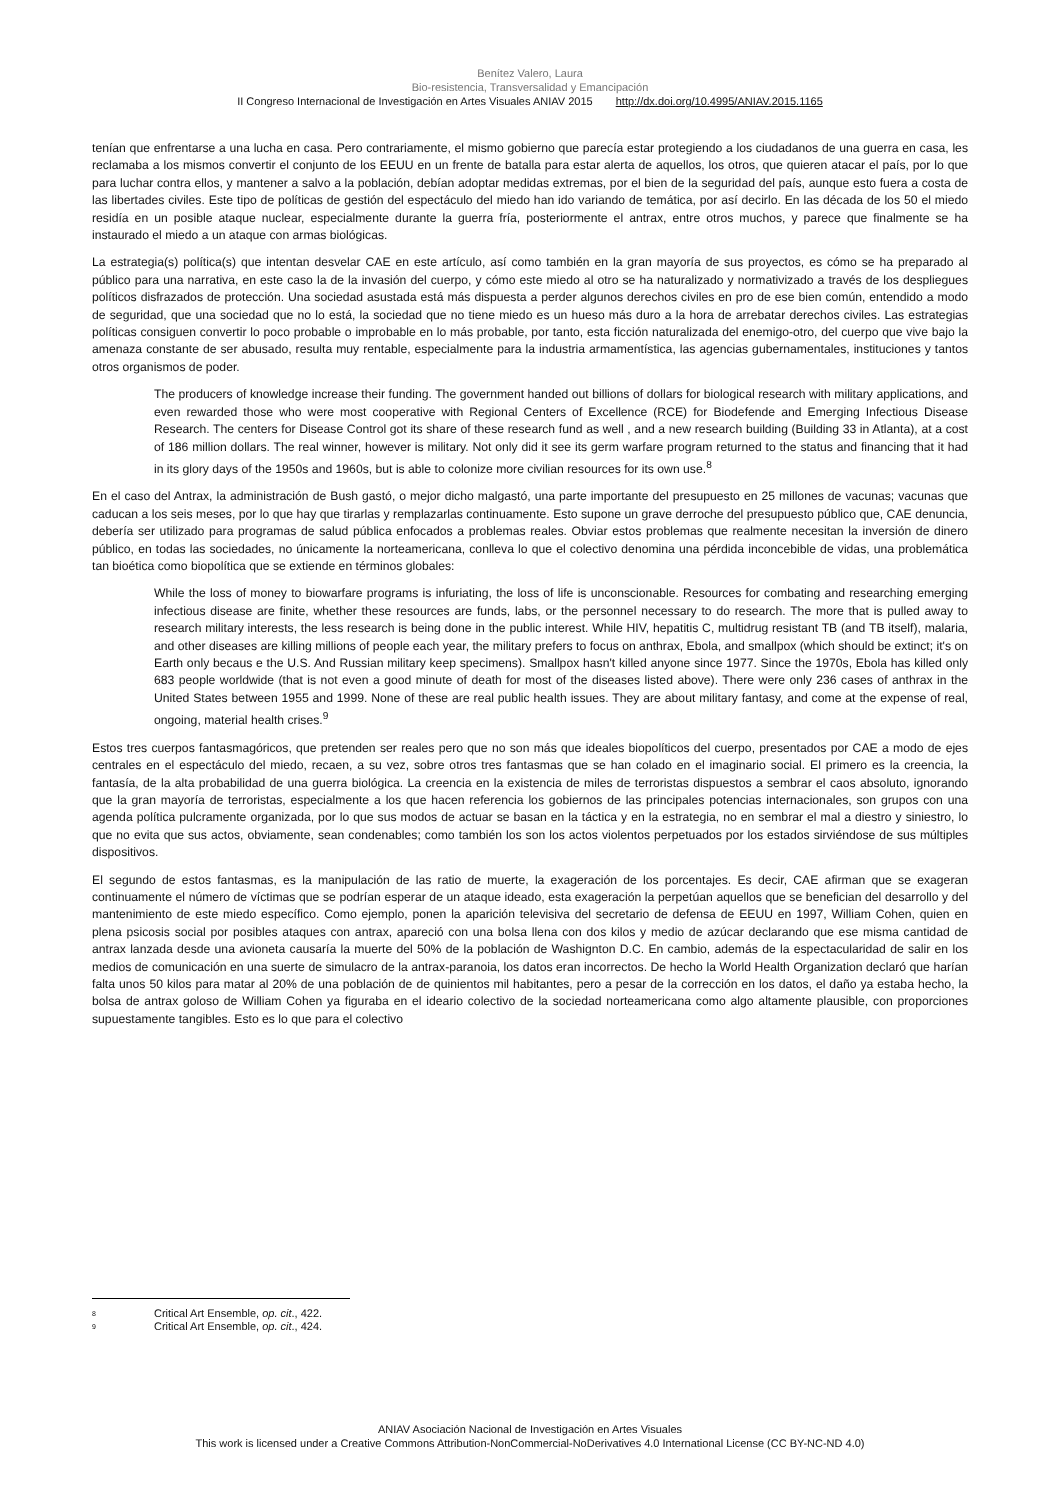Benítez Valero, Laura
Bio-resistencia, Transversalidad y Emancipación
II Congreso Internacional de Investigación en Artes Visuales ANIAV 2015 http://dx.doi.org/10.4995/ANIAV.2015.1165
tenían que enfrentarse a una lucha en casa. Pero contrariamente, el mismo gobierno que parecía estar protegiendo a los ciudadanos de una guerra en casa, les reclamaba a los mismos convertir el conjunto de los EEUU en un frente de batalla para estar alerta de aquellos, los otros, que quieren atacar el país, por lo que para luchar contra ellos, y mantener a salvo a la población, debían adoptar medidas extremas, por el bien de la seguridad del país, aunque esto fuera a costa de las libertades civiles. Este tipo de políticas de gestión del espectáculo del miedo han ido variando de temática, por así decirlo. En las década de los 50 el miedo residía en un posible ataque nuclear, especialmente durante la guerra fría, posteriormente el antrax, entre otros muchos, y parece que finalmente se ha instaurado el miedo a un ataque con armas biológicas.
La estrategia(s) política(s) que intentan desvelar CAE en este artículo, así como también en la gran mayoría de sus proyectos, es cómo se ha preparado al público para una narrativa, en este caso la de la invasión del cuerpo, y cómo este miedo al otro se ha naturalizado y normativizado a través de los despliegues políticos disfrazados de protección. Una sociedad asustada está más dispuesta a perder algunos derechos civiles en pro de ese bien común, entendido a modo de seguridad, que una sociedad que no lo está, la sociedad que no tiene miedo es un hueso más duro a la hora de arrebatar derechos civiles. Las estrategias políticas consiguen convertir lo poco probable o improbable en lo más probable, por tanto, esta ficción naturalizada del enemigo-otro, del cuerpo que vive bajo la amenaza constante de ser abusado, resulta muy rentable, especialmente para la industria armamentística, las agencias gubernamentales, instituciones y tantos otros organismos de poder.
The producers of knowledge increase their funding. The government handed out billions of dollars for biological research with military applications, and even rewarded those who were most cooperative with Regional Centers of Excellence (RCE) for Biodefende and Emerging Infectious Disease Research. The centers for Disease Control got its share of these research fund as well , and a new research building (Building 33 in Atlanta), at a cost of 186 million dollars. The real winner, however is military. Not only did it see its germ warfare program returned to the status and financing that it had in its glory days of the 1950s and 1960s, but is able to colonize more civilian resources for its own use.<sup>8</sup>
En el caso del Antrax, la administración de Bush gastó, o mejor dicho malgastó, una parte importante del presupuesto en 25 millones de vacunas; vacunas que caducan a los seis meses, por lo que hay que tirarlas y remplazarlas continuamente. Esto supone un grave derroche del presupuesto público que, CAE denuncia, debería ser utilizado para programas de salud pública enfocados a problemas reales. Obviar estos problemas que realmente necesitan la inversión de dinero público, en todas las sociedades, no únicamente la norteamericana, conlleva lo que el colectivo denomina una pérdida inconcebible de vidas, una problemática tan bioética como biopolítica que se extiende en términos globales:
While the loss of money to biowarfare programs is infuriating, the loss of life is unconscionable. Resources for combating and researching emerging infectious disease are finite, whether these resources are funds, labs, or the personnel necessary to do research. The more that is pulled away to research military interests, the less research is being done in the public interest. While HIV, hepatitis C, multidrug resistant TB (and TB itself), malaria, and other diseases are killing millions of people each year, the military prefers to focus on anthrax, Ebola, and smallpox (which should be extinct; it's on Earth only becaus e the U.S. And Russian military keep specimens). Smallpox hasn't killed anyone since 1977. Since the 1970s, Ebola has killed only 683 people worldwide (that is not even a good minute of death for most of the diseases listed above). There were only 236 cases of anthrax in the United States between 1955 and 1999. None of these are real public health issues. They are about military fantasy, and come at the expense of real, ongoing, material health crises.<sup>9</sup>
Estos tres cuerpos fantasmagóricos, que pretenden ser reales pero que no son más que ideales biopolíticos del cuerpo, presentados por CAE a modo de ejes centrales en el espectáculo del miedo, recaen, a su vez, sobre otros tres fantasmas que se han colado en el imaginario social. El primero es la creencia, la fantasía, de la alta probabilidad de una guerra biológica. La creencia en la existencia de miles de terroristas dispuestos a sembrar el caos absoluto, ignorando que la gran mayoría de terroristas, especialmente a los que hacen referencia los gobiernos de las principales potencias internacionales, son grupos con una agenda política pulcramente organizada, por lo que sus modos de actuar se basan en la táctica y en la estrategia, no en sembrar el mal a diestro y siniestro, lo que no evita que sus actos, obviamente, sean condenables; como también los son los actos violentos perpetuados por los estados sirviéndose de sus múltiples dispositivos.
El segundo de estos fantasmas, es la manipulación de las ratio de muerte, la exageración de los porcentajes. Es decir, CAE afirman que se exageran continuamente el número de víctimas que se podrían esperar de un ataque ideado, esta exageración la perpetúan aquellos que se benefician del desarrollo y del mantenimiento de este miedo específico. Como ejemplo, ponen la aparición televisiva del secretario de defensa de EEUU en 1997, William Cohen, quien en plena psicosis social por posibles ataques con antrax, apareció con una bolsa llena con dos kilos y medio de azúcar declarando que ese misma cantidad de antrax lanzada desde una avioneta causaría la muerte del 50% de la población de Washignton D.C. En cambio, además de la espectacularidad de salir en los medios de comunicación en una suerte de simulacro de la antrax-paranoia, los datos eran incorrectos. De hecho la World Health Organization declaró que harían falta unos 50 kilos para matar al 20% de una población de de quinientos mil habitantes, pero a pesar de la corrección en los datos, el daño ya estaba hecho, la bolsa de antrax goloso de William Cohen ya figuraba en el ideario colectivo de la sociedad norteamericana como algo altamente plausible, con proporciones supuestamente tangibles. Esto es lo que para el colectivo
8 Critical Art Ensemble, op. cit., 422.
9 Critical Art Ensemble, op. cit., 424.
ANIAV Asociación Nacional de Investigación en Artes Visuales
This work is licensed under a Creative Commons Attribution-NonCommercial-NoDerivatives 4.0 International License (CC BY-NC-ND 4.0)